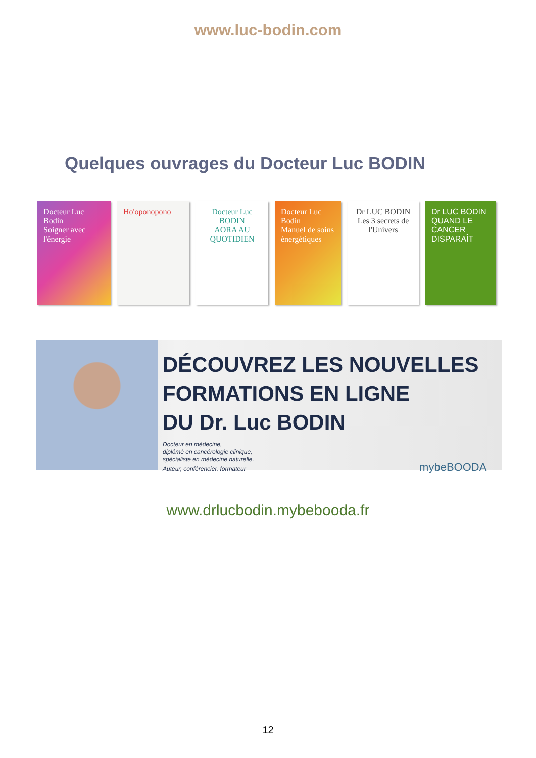www.luc-bodin.com
Quelques ouvrages du Docteur Luc BODIN
Docteur Luc Bodin
Soigner avec l'énergie
Ho'oponopono Docteur Luc BODIN
AORA AU QUOTIDIEN
Docteur Luc Bodin
Manuel de soins énergétiques
Dr LUC BODIN
Les 3 secrets de l'Univers
Dr LUC BODIN
QUAND LE CANCER DISPARAÎT
DÉCOUVREZ LES NOUVELLES
FORMATIONS EN LIGNE
DU Dr. Luc BODIN
Docteur en médecine,
diplômé en cancérologie clinique,
spécialiste en médecine naturelle.
Auteur, conférencier, formateur mybeBOODA
www.drlucbodin.mybebooda.fr
12